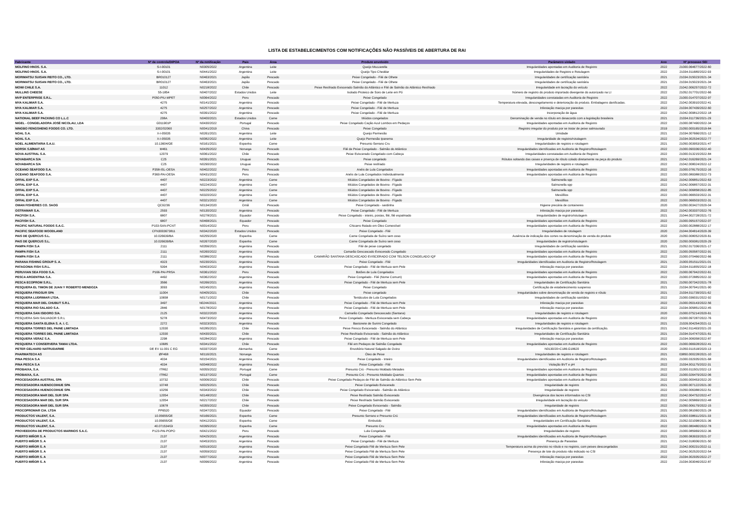LISTA DE ESTABELECIMENTOS COM NOTIFICAÇÕES NÃO PASSÍVEIS DE ABERTURA DE RAI
| Fabricante | Nº de controle/DIPOA | Nº da notificação | País | Área | Produto envolvido | Parâmetro violado | Ano | Nº processo SEI |
| --- | --- | --- | --- | --- | --- | --- | --- | --- |
| MOLFINO HNOS. S.A. | S-I-00101 | N0305/2022 | Argentina | Leite | Queijo Mozzarella | Irregularidades apontadas em Auditoria de Registro | 2022 | 21000.064677/2022-60 |
| MOLFINO HNOS. S.A. | S-I-00101 | N0441/2022 | Argentina | Leite | Queijo Tipo Cheddar | Irregularidades de Registro e Rotulagem | 2022 | 21034.011680/2022-93 |
| MORIMATSU SUISAN REITO CO., LTD. | BR010127 | N0463/2021 | Japão | Pescado | Peixe Congelado - Filé de Olhete | Irregularidades de certificação sanitária | 2021 | 21034.015023/2021-34 |
| MORIMATSU SUISAN REITO CO., LTD. | BR010127 | N0463/2021 | Japão | Pescado | Peixe Congelado - Filé de Olhete | Irregularidades de certificação sanitária | 2021 | 21034.015023/2021-34 |
| MOWI CHILE S.A. | 11012 | N0218/2022 | Chile | Pescado | Peixe Resfriado Eviscerado Salmão do Atlântico e Filé de Salmão do Atlântico Resfriado | Irregularidade em lacração do veículo | 2022 | 21042.006257/2022-72 |
| MULLINS CHEESE | 55-1854 | N0407/2022 | Estados Unidos | Leite | Isolado Proteico de Soro de Leite em Pó | Número de registro do produto importado divergente do autorizado na LI | 2022 | 21052.017701/2022-66 |
| MVP ENTERPRISE S.R.L. | P050-PIU-MPET | N0064/2022 | Peru | Pescado | Peixe Congelado | Irregularidades constatadas em Auditoria de Registro | 2022 | 21000.014707/2022-97 |
| MYA KALIMAR S.A. | 4275 | N0141/2022 | Argentina | Pescado | Peixe Congelado - Filé de Merluza | Temperatura elevada, descongelamento e deterioração do produto. Embalagens danificadas. | 2022 | 21042.003910/2022-41 |
| MYA KALIMAR S.A. | 4275 | N0257/2022 | Argentina | Pescado | Peixe Congelado - Filé de Merluza | Infestação maciça por parasitas | 2022 | 21034.007439/2022-60 |
| MYA KALIMAR S.A. | 4275 | N0391/2022 | Argentina | Pescado | Peixe Congelado - Filé de Merluza | Incorporação de água | 2022 | 21042.009812/2022-18 |
| NATIONAL BEEF PACKING CO L.L.C | 208A | N0400/2021 | Estados Unidos | Carne | Miúdos congelados | Denominação de venda no rótulo em desacordo com a legislação brasileira | 2021 | 21034.011736/2021-29 |
| NIGEL - CONGELADORA JOSÉ NICOLAU, LDA | G011901P | N0430/2022 | Portugal | Pescado | Peixe Congelado Cação Azul Lombos em Pedaços | Irregularidades apontadas em Auditoria de Registro | 2022 | 21000.087490/2022-34 |
| NINGBO FENGSHENG FOODS CO. LTD. | 3302/02060 | N0041/2019 | China | Pescado | Peixe Congelado | Registro irregular do produto por se tratar de peixe salmourado | 2019 | 21050.000165/2019-84 |
| NOAL S.A. | X-I-05035 | N0261/2021 | Argentina | Leite | Queijo Parmesão | Umidade | 2021 | 21034.007666/2021-12 |
| NOAL S.A. | X-I-05035 | N0082/2022 | Argentina | Leite | Quejo Parmesão Ipanema | Irregularidade de registro/rotulagem | 2022 | 21034.002534/2022-77 |
| NOEL ALIMENTARIA S.A.U. | 10.13604/GE | N0161/2021 | Espanha | Carne | Presunto Serrano Cru | Irregularidades de registro e rotulagem | 2021 | 21050.003953/2021-47 |
| NORSK SJØMAT AS | M461 | N0435/2022 | Noruega | Pescado | Filé de Peixe Congelado - Salmão do Atlântico | Irregularidades identificadas em Auditoria de Registro/Rotulagem | 2022 | 21000.090336/2022-40 |
| NOVA AUSTRAL S.A. | 12079 | N0061/2022 | Chile | Pescado | Peixe Eviscerado Congelado com Cabeça | Irregularidades constatadas em Auditoria de Registro | 2022 | 21000.013215/2022-84 |
| NOVABARCA S/A | C25 | N0391/2021 | Uruguai | Pescado | Peixe congelado | Rótulos soltando das caixas e prsença de rótulo colado diretamente na peça do produto | 2021 | 21042.016269/2021-24 |
| NOVABARCA S/A | C25 | N0290/2022 | Uruguai | Pescado | Peixe resfriado | Irregularidades de registro e rotulagem | 2022 | 21042.008024/2022-12 |
| OCEANO SEAFOOD S.A. | P358-ISL-OESA | N0402/2022 | Peru | Pescado | Anéis de Lula Congelados | Irregularidades apontadas em Auditoria de Registro | 2022 | 21000.078175/2022-16 |
| OCEANO SEAFOOD S.A. | P360-PAI-OESA | N0431/2022 | Peru | Pescado | Anéis de Lula Congelados Individualmente | Irregularidades apontadas em Auditoria de Registro | 2022 | 21000.089388/2022-73 |
| OFFAL EXP S.A. | 4407 | N0223/2022 | Argentina | Carne | Miúdos Congelados de Bovino - Fígado | Salmonella spp | 2022 | 21042.006851/2022-63 |
| OFFAL EXP S.A. | 4407 | N0224/2022 | Argentina | Carne | Miúdos Congelados de Bovino - Fígado | Salmonella spp | 2022 | 21042.006857/2022-31 |
| OFFAL EXP S.A. | 4407 | N0225/2022 | Argentina | Carne | Miúdos Congelados de Bovino - Fígado | Salmonella spp | 2022 | 21042.006858/2022-85 |
| OFFAL EXP S.A. | 4407 | N0320/2022 | Argentina | Carne | Miúdos Congelados de Bovino - Fígado | Mesófilos | 2022 | 21000.066503/2022-31 |
| OFFAL EXP S.A. | 4407 | N0321/2022 | Argentina | Carne | Miúdos Congelados de Bovino - Fígado | Mesófilos | 2022 | 21000.066503/2022-31 |
| OMAN FISHERIES CO. SAOG | QC92/36 | N0134/2020 | Omã | Pescado | Peixe Congelado - sardinha | Higiene precária de containeres | 2020 | 21050.003427/2020-04 |
| OSTRAMAR S.A. | 2593 | N0130/2022 | Argentina | Pescado | Peixe Congelado - Filé de Merluza | Infestação maciça por parasitas | 2022 | 21042.003337/2022-76 |
| PACFISH S.A. | 6807 | N0278/2021 | Equador | Pescado | Peixe Congelado - inteiro, postas, filé, filé espalmado | Irregularidades de registro/rotulagem | 2021 | 21044.002728/2021-72 |
| PACFISH S.A. | 6807 | N0468/2021 | Equador | Pescado | Peixe Congelado | Irregularidades apontadas em Auditoria de Registro | 2022 | 21000.095157/2022-07 |
| PACIFIC NATURAL FOODS S.A.C. | P103-SAN-PCNT | N0014/2022 | Peru | Pescado | Chicarro Ralado em Óleo Comestível | Irregularidades apontadas em Auditoria de Registro | 2022 | 21000.002888/2022-17 |
| PACIFIC SEAFOOD WOODLAND | CFN3003673811 | N0342/2020 | Estados Unidos | Pescado | Peixe Congelado - Filé | Irregularidades de rotulagem | 2020 | 21044.004814/2020-39 |
| PAIS DE QUERCUS S.L. | 10.026639/BA | N0255/2020 | Espanha | Carne | Carne Congelada de Suíno sem osso | Ausência de indicação dos cortes na denominação de venda do produto | 2020 | 21050.008052/2020-61 |
| PAIS DE QUERCUS S.L. | 10.026639/BA | N0267/2020 | Espanha | Carne | Carne Congelada de Suíno sem osso | Irregularidades de registro/rotulagem | 2020 | 21050.009381/2020-29 |
| PAMPA FISH S.A | 2111 | N0356/2021 | Argentina | Pescado | Filé de peixe congelado | Irregularidades de certificação sanitária | 2021 | 21052.017336/2021-17 |
| PAMPA FISH S.A | 2111 | N0260/2022 | Argentina | Pescado | Camarão Descascado Eviscerado Congelado | Irregularidades apontadas em Auditoria de Registro | 2022 | 21000.050587/2022-91 |
| PAMPA FISH S.A | 2111 | N0386/2022 | Argentina | Pescado | CAMARÃO SANTANA DESCASCADO EVISCERADO COM TELSON CONGELADO IQF | Irregularidades apontadas em Auditoria de Registro | 2022 | 21000.070466/2022-66 |
| PARANA FISHING GROUP S. A. | 4323 | N0230/2021 | Argentina | Pescado | Peixe Congelado - Filé | Irregularidades identificadas em Auditoria de Registro/Rotulagem | 2021 | 21000.051511/2021-01 |
| PATAGONIA FISH S.R.L. | 5394 | N0403/2022 | Argentina | Pescado | Peixe Congelado - Filé de Merluza sem Pele | Infestação maciça por parasitas | 2022 | 21034.011655/2022-18 |
| PERUVIAN SEA FOOD S.A. | P166-PAI-PRSA | N0361/2022 | Peru | Pescado | Botões de Lula Congelados | Irregularidades apontadas em Auditoria de Registro | 2022 | 21000.067942/2022-61 |
| PESCA ARGENTINA S.A. | 4492 | N0362/2022 | Argentina | Pescado | Peixe Congelado - Filé (Nome Comum) | Irregularidades apontadas em Auditoria de Registro | 2022 | 21000.072885/2022-32 |
| PESCA ECOPROM S.R.L. | 3566 | N0266/2021 | Argentina | Pescado | Peixe Congelado - Filé de Merluza sem Pele | Irregularidades de Certificação Sanitária | 2021 | 21050.007342/2021-78 |
| PESQUERA EL TIMON DE JUAN Y ROBERTO MENDOZA | 3093 | N0245/2021 | Argentina | Pescado | Peixe Congelado | Certificação de estabelecimento suspenso | 2021 | 21034.007941/2021-90 |
| PESQUERA FRIOSUR SPA | 11004 | N0405/2021 | Chile | Pescado | Peixe congelado | Irregularidades sobre denominação de venda de registro e rótulo | 2021 | 21034.011739/2021-62 |
| PESQUERA LUDRIMAR LTDA. | 10658 | N0171/2022 | Chile | Pescado | Tentáculos de Lula Congelados | Irregularidades de certificação sanitária | 2022 | 21000.036031/2022-92 |
| PESQUERA MAR DEL CHUBUT S.R.L | 3497 | N0244/2022. | Argentina | Pescado | Peixe Congelado - Filé de Merluza sem Pele | Infestação maciça por parasitas | 2022 | 21000.050143/2022-56 |
| PESQUERA RIO SALADO S.A. | 2846 | N0178/2022 | Argentina | Pescado | Peixe Congelado - Filé de Merluza sem Pele | Infestação maciça por parasitas | 2022 | 21034.005851/2022-45 |
| PESQUERA SAN ISIDORO S/A. | 2125 | N0322/2020 | Argentina | Pescado | Camarão Congelado Descascado (Santana) | Irregularidades de registro e rotulagem | 2020 | 21000.075214/2020-61 |
| PESQUERA SAN SALVADOR S.R.L | 5278 | N0473/2022 | Argentina | Pescado | Peixe Congelado - Merluza Eviscerada sem Cabeça | Irregularidades apontadas em Auditoria de Registro | 2022 | 21000.097287/2022-76 |
| PESQUERA SANTA ELENA S. A. I. C. | 2272 | N0323/2021 | Argentina | Pescado | Bastonete de Surimi Congelado | Irregularidades de registro e rotulagem | 2021 | 21026.004254/2021-11 |
| PESQUERA TORRES DEL PAINE LIMITADA | 12030 | N0285/2021 | Chile | Pescado | Peixe Fresco Eviscerado - Salmão do Atlântico | Irregularidades de Certificação Sanitária e garantias da certificação. | 2021 | 21042.011493/2021-20 |
| PESQUERA TORRES DEL PAINE LIMITADA | 12030 | N0430/2021 | Chile | Pescado | Peixe Resfriado Eviscerado - Salmão do Atlântico | Irregularidades de Certificação Sanitária | 2021 | 21034.014747/2021-61 |
| PESQUERA VERAZ S.A. | 2298 | N0284/2022 | Argentina | Pescado | Peixe Congelado - Filé de Merluza sem Pele | Infestação maciça por parasitas | 2022 | 21034.008358/2022-87 |
| PESQUERA Y CONSERVERA TAMAI LTDA. | 10685 | N0341/2022 | Chile | Pescado | Filé em Pedaços de Salmão Congelado | Irregularidades apontadas em Auditoria de Registro | 2022 | 21000.066928/2022-41 |
| PETER GELHARD NATRUDARME | DE EV 11-001 C EG | N0337/2020 | Alemanha | Carne | Envoltório Natural Salgado de Ovino | N0130/20+C186:G18620 | 2020 | 21050.011518/2020-13 |
| PHARMATECH AS | ØF468 | N0116/2021 | Noruega | Pescado | Óleo de Peixe | Irregularidades de registro e rotulagem | 2021 | 03850.000228/2021-10 |
| PINA PESCA S.A | 4034 | N0154/2021 | Argentina | Pescado | Peixe Congelado - Inteiro | Irregularidades identificadas em Auditoria de Registro/Rotulagem | 2021 | 21000.032935/2021-68 |
| PINA PESCA S.A | 4034 | N0048/2022 | Argentina | Pescado | Peixe Congelado - Filé | Violação BVT e pH | 2022 | 21034.001175/2022-31 |
| PROBAIXA, S.A. | ITR62 | N0055/2022 | Portugal | Carne | Presunto Crú - Presunto Moldado Metades | Irregularidades apontadas em Auditoria de Registro | 2022 | 21000.011501/2022-13 |
| PROBAIXA, S.A. | ITR62 | N0137/2022 | Portugal | Carne | Presunto Crú - Presunto Moldado Quartos | Irregularidades apontadas em Auditoria de Registro | 2022 | 21000.026479/2022-06 |
| PROCESADORA AUSTRAL SPA | 10732 | N0006/2022 | Chile | Pescado | Peixe Congelado Pedaços de Filé de Salmão do Atlântico Sem Pele | Irregularidades apontadas em Auditoria de Registro | 2022 | 21000.000453/2022-20 |
| PROCESADORA HUENOCOIHUE SPA | 10748 | N0025/2021 | Chile | Pescado | Peixe Congelado Eviscerado | Irregularidade de registro | 2021 | 21000.007122/2021-30 |
| PROCESADORA HUENOCOIHUE SPA | 10256 | N0343/2022 | Chile | Pescado | Peixe Congelado Eviscerado - Salmão do Atlântico | Irregularidade de registro | 2022 | 21050.006388/2022-51 |
| PROCESADORA MAR DEL SUR SPA | 12054 | N0148/2022 | Chile | Pescado | Peixe Resfriado Salmão Eviscerado | Divergência dos lacres informados no CSI | 2022 | 21042.004752/2022-47 |
| PROCESADORA MAR DEL SUR SPA | 12054 | N0217/2022 | Chile | Pescado | Peixe Resfriado Salmão Eviscerado | Irregularidade em lacração do veículo | 2022 | 21042.005869/2022-48 |
| PROCESADORA MAR DEL SUR SPA | 10678 | N0355/2022 | Chile | Pescado | Peixe Congelado Eviscerado - Salmão | Irregularidade de registro | 2022 | 21050.006179/2022-15 |
| PROCOPROMAR CIA. LTDA | PP6520 | N0347/2021 | Equador | Pescado | Peixe Congelado - Filé | Irregularidades identificadas em Auditoria de Registro/Rotulagem | 2021 | 21000.081060/2021-28 |
| PRODUCTOS VALENT, S.A. | 10.05655/GE | N0166/2021 | Espanha | Carne | Presunto Serrano e Presunto Crú | Irregularidades identificadas em Auditoria de Registro/Rotulagem | 2021 | 21000.038611/2021-33 |
| PRODUCTOS VALENT, S.A. | 10.05655/GE | N0412/2021 | Espanha | Carne | Embutido | Irregularidades em Certificação Saniitária | 2021 | 21052.021098/2021-36 |
| PRODUCTOS VALENT, S.A. | 40.071534/GI | N0395/2022 | Espanha | Carne | Presunto Cru | Irregularidades apontadas em Auditoria de Registro | 2022 | 21000.080480/2022-78 |
| PROVEEDORA DE PRODUCTOS MARINOS S.A.C. | P123-PAI-POPO | N0421/2022 | Peru | Pescado | Lula Congelada | Irregularidades de registro | 2022 | 21000.085969/2022-36 |
| PUERTO MIÑOR S. A | 2137 | N0425/2021 | Argentina | Pescado | Peixe Congelado - Filé | Irregularidades identificadas em Auditoria de Registro/Rotulagem | 2021 | 21000.083933/2021-37 |
| PUERTO MIÑOR S. A | 2137 | N0453/2021 | Argentina | Pescado | Peixe Congelado - Filé de Merluza | Presença de Parasitas | 2021 | 21042.018006/2021-50 |
| PUERTO MIÑOR S. A | 2137 | N0019/2022 | Argentina | Pescado | Peixe Congelado Filé de Merluza Sem Pele | Temperatura acima do previsto no rótulo e no registro, com peixes descongelados | 2022 | 21042.000231/2022-11 |
| PUERTO MIÑOR S. A | 2137 | N0059/2022 | Argentina | Pescado | Peixe Congelado Filé de Merluza Sem Pele | Presença de lote do produto não indicado no CSI | 2022 | 21042.002520/2022-54 |
| PUERTO MIÑOR S. A | 2137 | N0077/2022 | Argentina | Pescado | Peixe Congelado Filé de Merluza Sem Pele | Infestação maciça por parasitas | 2022 | 21034.002935/2022-27 |
| PUERTO MIÑOR S. A | 2137 | N0096/2022 | Argentina | Pescado | Peixe Congelado Filé de Merluza Sem Pele | Infestação maciça por parasitas | 2022 | 21034.003046/2022-87 |